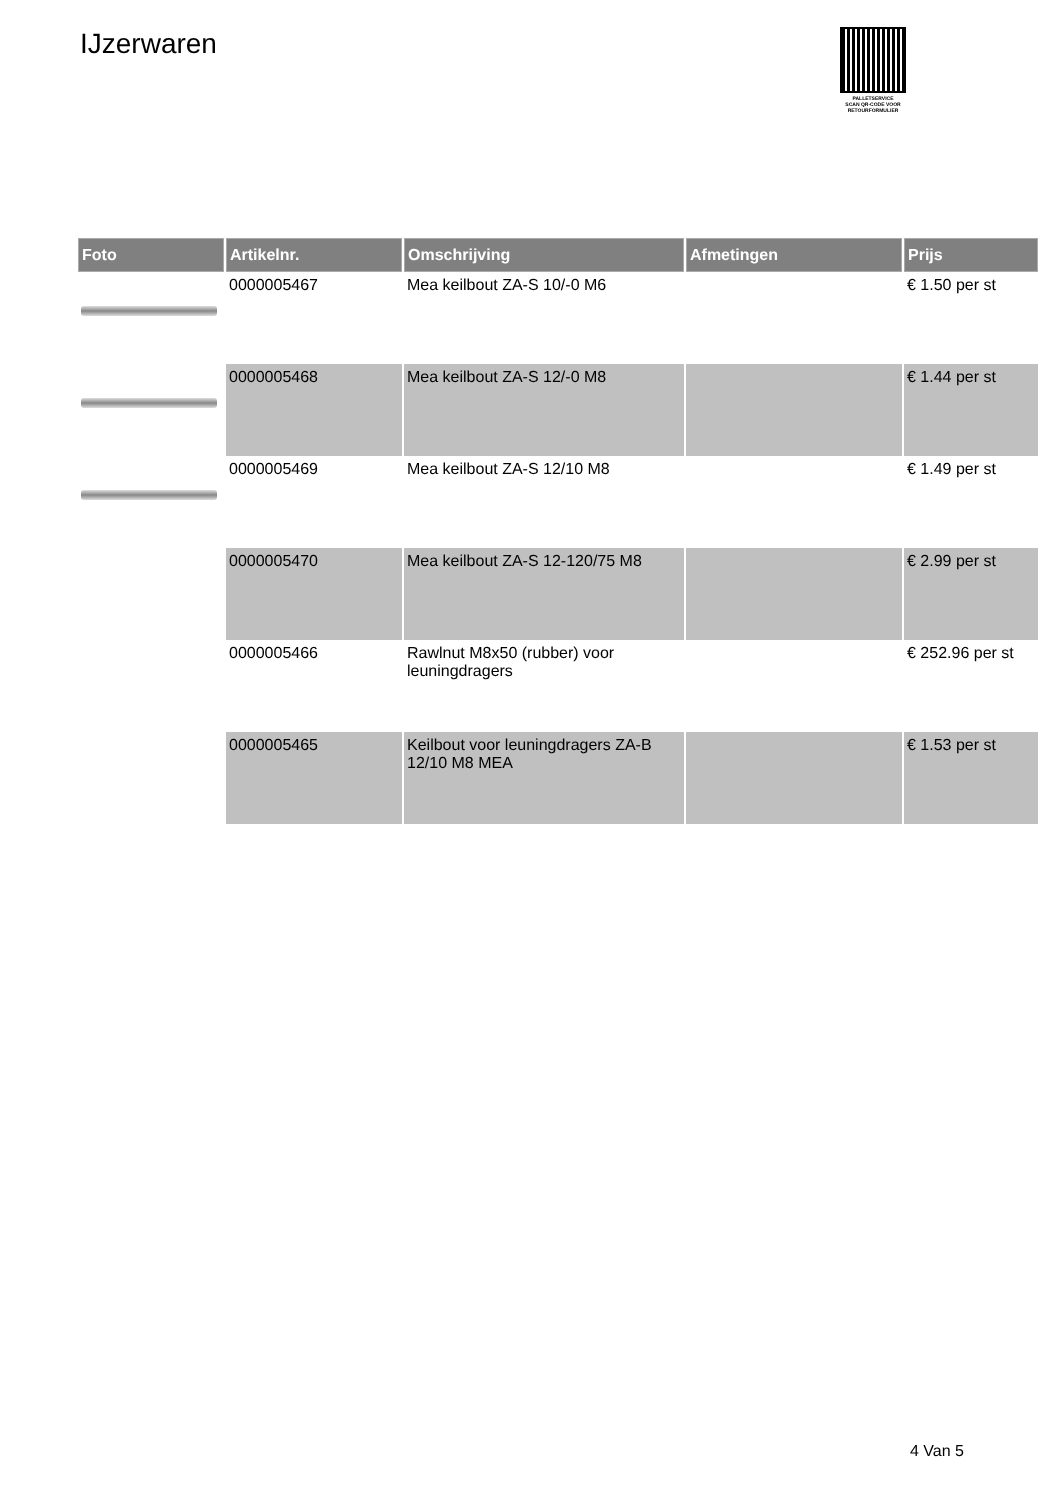IJzerwaren
PALLETSERVICE
SCAN QR-CODE VOOR RETOURFORMULIER
| Foto | Artikelnr. | Omschrijving | Afmetingen | Prijs |
| --- | --- | --- | --- | --- |
| | 0000005467 | Mea keilbout ZA-S 10/-0 M6 | | € 1.50 per st |
| | 0000005468 | Mea keilbout ZA-S 12/-0 M8 | | € 1.44 per st |
| | 0000005469 | Mea keilbout ZA-S 12/10 M8 | | € 1.49 per st |
| | 0000005470 | Mea keilbout ZA-S 12-120/75 M8 | | € 2.99 per st |
| | 0000005466 | Rawlnut M8x50 (rubber) voor leuningdragers | | € 252.96 per st |
| | 0000005465 | Keilbout voor leuningdragers ZA-B 12/10 M8 MEA | | € 1.53 per st |
4 Van 5